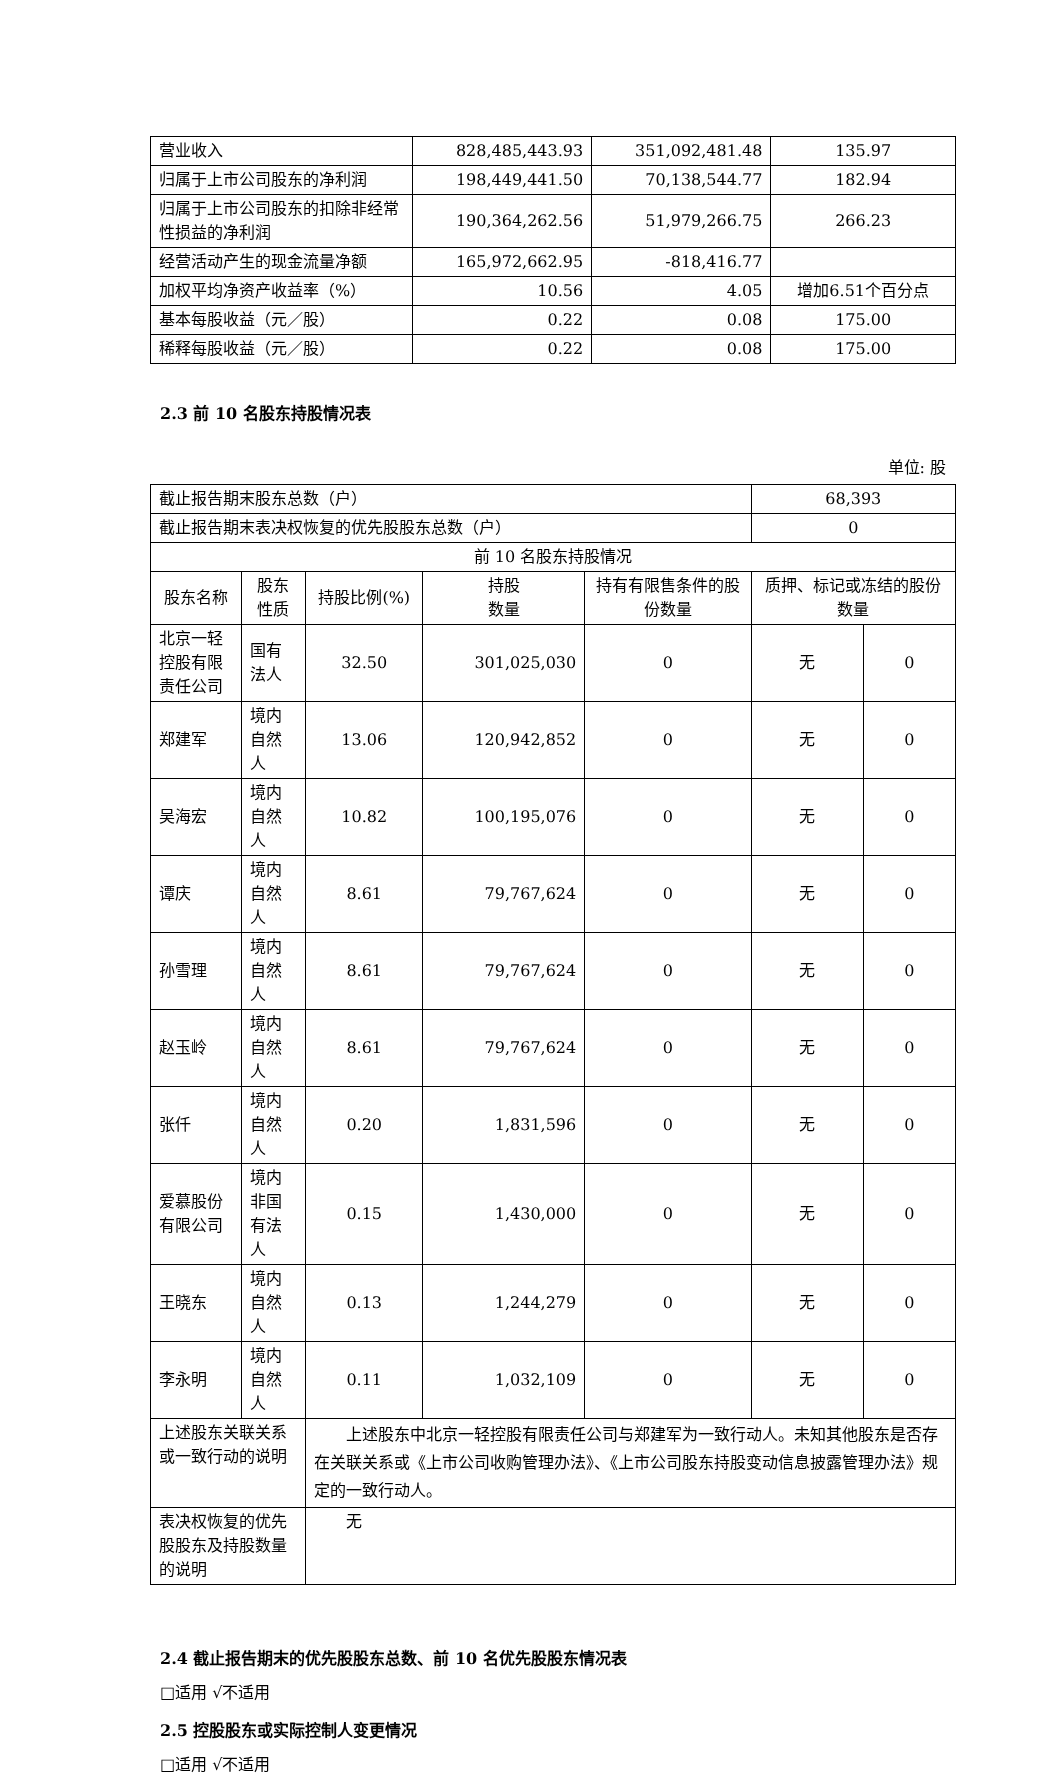| 营业收入 | 828,485,443.93 | 351,092,481.48 | 135.97 |
| 归属于上市公司股东的净利润 | 198,449,441.50 | 70,138,544.77 | 182.94 |
| 归属于上市公司股东的扣除非经常性损益的净利润 | 190,364,262.56 | 51,979,266.75 | 266.23 |
| 经营活动产生的现金流量净额 | 165,972,662.95 | -818,416.77 | |
| 加权平均净资产收益率（%） | 10.56 | 4.05 | 增加6.51个百分点 |
| 基本每股收益（元／股） | 0.22 | 0.08 | 175.00 |
| 稀释每股收益（元／股） | 0.22 | 0.08 | 175.00 |
2.3 前 10 名股东持股情况表
单位: 股
| 截止报告期末股东总数（户） | | | | | 68,393 | |
| 截止报告期末表决权恢复的优先股股东总数（户） | | | | | 0 | |
| 前 10 名股东持股情况 | | | | | | |
| 股东名称 | 股东性质 | 持股比例(%) | 持股 数量 | 持有有限售条件的股份数量 | 质押、标记或冻结的股份数量 | |
| 北京一轻控股有限责任公司 | 国有法人 | 32.50 | 301,025,030 | 0 | 无 | 0 |
| 郑建军 | 境内自然人 | 13.06 | 120,942,852 | 0 | 无 | 0 |
| 吴海宏 | 境内自然人 | 10.82 | 100,195,076 | 0 | 无 | 0 |
| 谭庆 | 境内自然人 | 8.61 | 79,767,624 | 0 | 无 | 0 |
| 孙雪理 | 境内自然人 | 8.61 | 79,767,624 | 0 | 无 | 0 |
| 赵玉岭 | 境内自然人 | 8.61 | 79,767,624 | 0 | 无 | 0 |
| 张仟 | 境内自然人 | 0.20 | 1,831,596 | 0 | 无 | 0 |
| 爱慕股份有限公司 | 境内非国有法人 | 0.15 | 1,430,000 | 0 | 无 | 0 |
| 王晓东 | 境内自然人 | 0.13 | 1,244,279 | 0 | 无 | 0 |
| 李永明 | 境内自然人 | 0.11 | 1,032,109 | 0 | 无 | 0 |
| 上述股东关联关系或一致行动的说明 | | 上述股东中北京一轻控股有限责任公司与郑建军为一致行动人。未知其他股东是否存在关联关系或《上市公司收购管理办法》、《上市公司股东持股变动信息披露管理办法》规定的一致行动人。 | | | | |
| 表决权恢复的优先股股东及持股数量的说明 | | 无 | | | | |
2.4 截止报告期末的优先股股东总数、前 10 名优先股股东情况表
□适用 √不适用
2.5 控股股东或实际控制人变更情况
□适用 √不适用